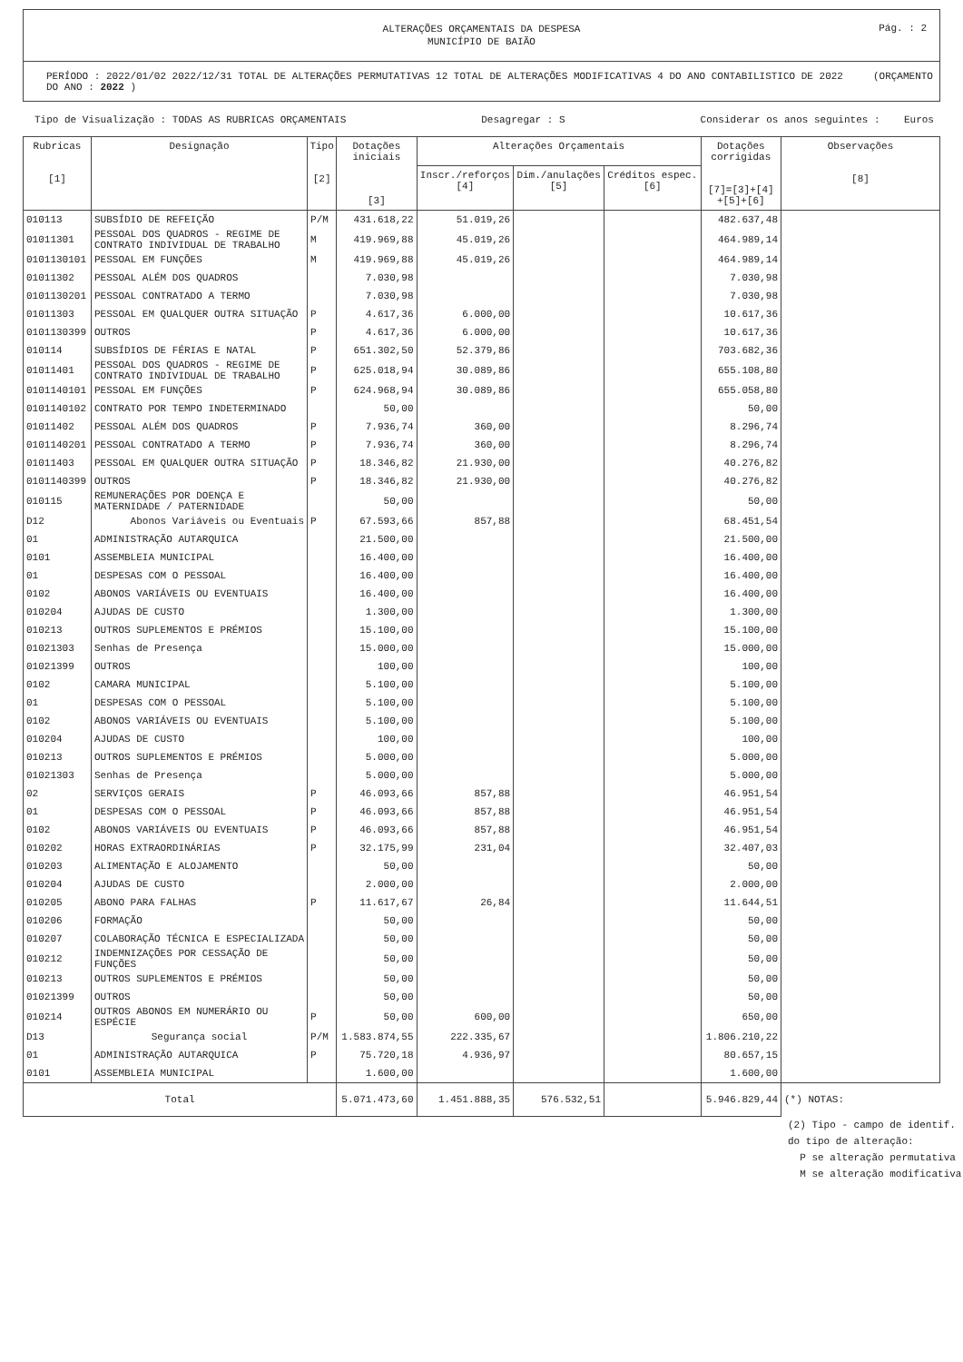ALTERAÇÕES ORÇAMENTAIS DA DESPESA
MUNICÍPIO DE BAIÃO
Pág. : 2
PERÍODO : 2022/01/02 2022/12/31 TOTAL DE ALTERAÇÕES PERMUTATIVAS 12 TOTAL DE ALTERAÇÕES MODIFICATIVAS 4 DO ANO CONTABILISTICO DE 2022 (ORÇAMENTO DO ANO : 2022 )
Tipo de Visualização : TODAS AS RUBRICAS ORÇAMENTAIS Desagregar : S Considerar os anos seguintes : Euros
| Rubricas [1] | Designação | Tipo [2] | Dotações iniciais [3] | Alterações Orçamentais | | | Dotações corrigidas [7]=[3]+[4] +[5]+[6] | Observações [8] |
| --- | --- | --- | --- | --- | --- | --- | --- | --- |
| | | | | Inscr./reforços [4] | Dim./anulações [5] | Créditos espec. [6] | | |
| 010113 | SUBSÍDIO DE REFEIÇÃO | P/M | 431.618,22 | 51.019,26 | | | 482.637,48 | |
| 01011301 | PESSOAL DOS QUADROS - REGIME DE CONTRATO INDIVIDUAL DE TRABALHO | M | 419.969,88 | 45.019,26 | | | 464.989,14 | |
| 0101130101 | PESSOAL EM FUNÇÕES | M | 419.969,88 | 45.019,26 | | | 464.989,14 | |
| 01011302 | PESSOAL ALÉM DOS QUADROS | | 7.030,98 | | | | 7.030,98 | |
| 0101130201 | PESSOAL CONTRATADO A TERMO | | 7.030,98 | | | | 7.030,98 | |
| 01011303 | PESSOAL EM QUALQUER OUTRA SITUAÇÃO | P | 4.617,36 | 6.000,00 | | | 10.617,36 | |
| 0101130399 | OUTROS | P | 4.617,36 | 6.000,00 | | | 10.617,36 | |
| 010114 | SUBSÍDIOS DE FÉRIAS E NATAL | P | 651.302,50 | 52.379,86 | | | 703.682,36 | |
| 01011401 | PESSOAL DOS QUADROS - REGIME DE CONTRATO INDIVIDUAL DE TRABALHO | P | 625.018,94 | 30.089,86 | | | 655.108,80 | |
| 0101140101 | PESSOAL EM FUNÇÕES | P | 624.968,94 | 30.089,86 | | | 655.058,80 | |
| 0101140102 | CONTRATO POR TEMPO INDETERMINADO | | 50,00 | | | | 50,00 | |
| 01011402 | PESSOAL ALÉM DOS QUADROS | P | 7.936,74 | 360,00 | | | 8.296,74 | |
| 0101140201 | PESSOAL CONTRATADO A TERMO | P | 7.936,74 | 360,00 | | | 8.296,74 | |
| 01011403 | PESSOAL EM QUALQUER OUTRA SITUAÇÃO | P | 18.346,82 | 21.930,00 | | | 40.276,82 | |
| 0101140399 | OUTROS | P | 18.346,82 | 21.930,00 | | | 40.276,82 | |
| 010115 | REMUNERAÇÕES POR DOENÇA E MATERNIDADE / PATERNIDADE | | 50,00 | | | | 50,00 | |
| D12 | Abonos Variáveis ou Eventuais | P | 67.593,66 | 857,88 | | | 68.451,54 | |
| 01 | ADMINISTRAÇÃO AUTARQUICA | | 21.500,00 | | | | 21.500,00 | |
| 0101 | ASSEMBLEIA MUNICIPAL | | 16.400,00 | | | | 16.400,00 | |
| 01 | DESPESAS COM O PESSOAL | | 16.400,00 | | | | 16.400,00 | |
| 0102 | ABONOS VARIÁVEIS OU EVENTUAIS | | 16.400,00 | | | | 16.400,00 | |
| 010204 | AJUDAS DE CUSTO | | 1.300,00 | | | | 1.300,00 | |
| 010213 | OUTROS SUPLEMENTOS E PRÉMIOS | | 15.100,00 | | | | 15.100,00 | |
| 01021303 | Senhas de Presença | | 15.000,00 | | | | 15.000,00 | |
| 01021399 | OUTROS | | 100,00 | | | | 100,00 | |
| 0102 | CAMARA MUNICIPAL | | 5.100,00 | | | | 5.100,00 | |
| 01 | DESPESAS COM O PESSOAL | | 5.100,00 | | | | 5.100,00 | |
| 0102 | ABONOS VARIÁVEIS OU EVENTUAIS | | 5.100,00 | | | | 5.100,00 | |
| 010204 | AJUDAS DE CUSTO | | 100,00 | | | | 100,00 | |
| 010213 | OUTROS SUPLEMENTOS E PRÉMIOS | | 5.000,00 | | | | 5.000,00 | |
| 01021303 | Senhas de Presença | | 5.000,00 | | | | 5.000,00 | |
| 02 | SERVIÇOS GERAIS | P | 46.093,66 | 857,88 | | | 46.951,54 | |
| 01 | DESPESAS COM O PESSOAL | P | 46.093,66 | 857,88 | | | 46.951,54 | |
| 0102 | ABONOS VARIÁVEIS OU EVENTUAIS | P | 46.093,66 | 857,88 | | | 46.951,54 | |
| 010202 | HORAS EXTRAORDINÁRIAS | P | 32.175,99 | 231,04 | | | 32.407,03 | |
| 010203 | ALIMENTAÇÃO E ALOJAMENTO | | 50,00 | | | | 50,00 | |
| 010204 | AJUDAS DE CUSTO | | 2.000,00 | | | | 2.000,00 | |
| 010205 | ABONO PARA FALHAS | P | 11.617,67 | 26,84 | | | 11.644,51 | |
| 010206 | FORMAÇÃO | | 50,00 | | | | 50,00 | |
| 010207 | COLABORAÇÃO TÉCNICA E ESPECIALIZADA | | 50,00 | | | | 50,00 | |
| 010212 | INDEMNIZAÇÕES POR CESSAÇÃO DE FUNÇÕES | | 50,00 | | | | 50,00 | |
| 010213 | OUTROS SUPLEMENTOS E PRÉMIOS | | 50,00 | | | | 50,00 | |
| 01021399 | OUTROS | | 50,00 | | | | 50,00 | |
| 010214 | OUTROS ABONOS EM NUMERÁRIO OU ESPÉCIE | P | 50,00 | 600,00 | | | 650,00 | |
| D13 | Segurança social | P/M | 1.583.874,55 | 222.335,67 | | | 1.806.210,22 | |
| 01 | ADMINISTRAÇÃO AUTARQUICA | P | 75.720,18 | 4.936,97 | | | 80.657,15 | |
| 0101 | ASSEMBLEIA MUNICIPAL | | 1.600,00 | | | | 1.600,00 | |
| Total | | | 5.071.473,60 | 1.451.888,35 | 576.532,51 | | 5.946.829,44 | (*) NOTAS: |
(2) Tipo - campo de identif.
do tipo de alteração:
P se alteração permutativa
M se alteração modificativa